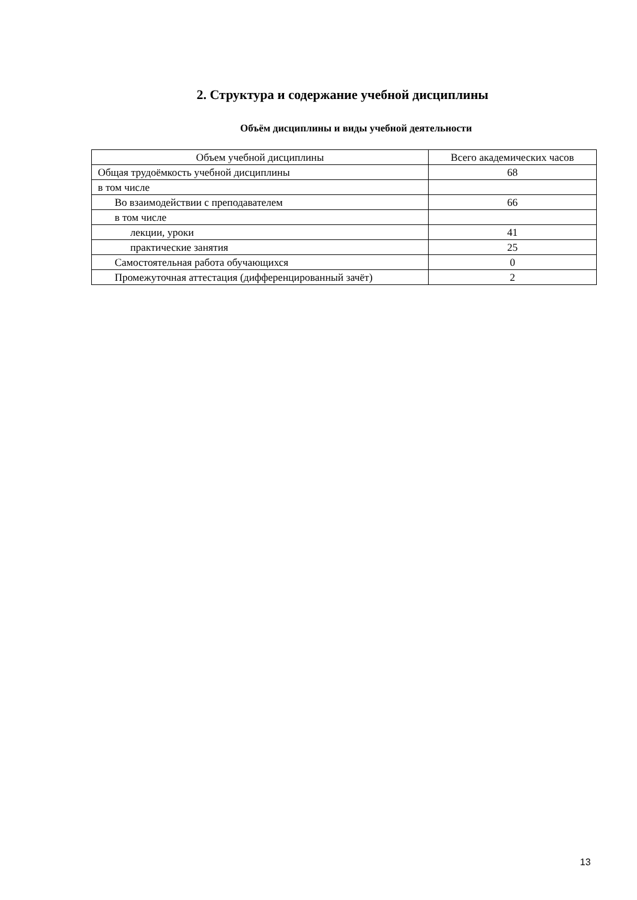2. Структура и содержание учебной дисциплины
Объём дисциплины и виды учебной деятельности
| Объем учебной дисциплины | Всего академических часов |
| --- | --- |
| Общая трудоёмкость учебной дисциплины | 68 |
| в том числе | |
| Во взаимодействии с преподавателем | 66 |
| в том числе | |
| лекции, уроки | 41 |
| практические занятия | 25 |
| Самостоятельная работа обучающихся | 0 |
| Промежуточная аттестация (дифференцированный зачёт) | 2 |
13